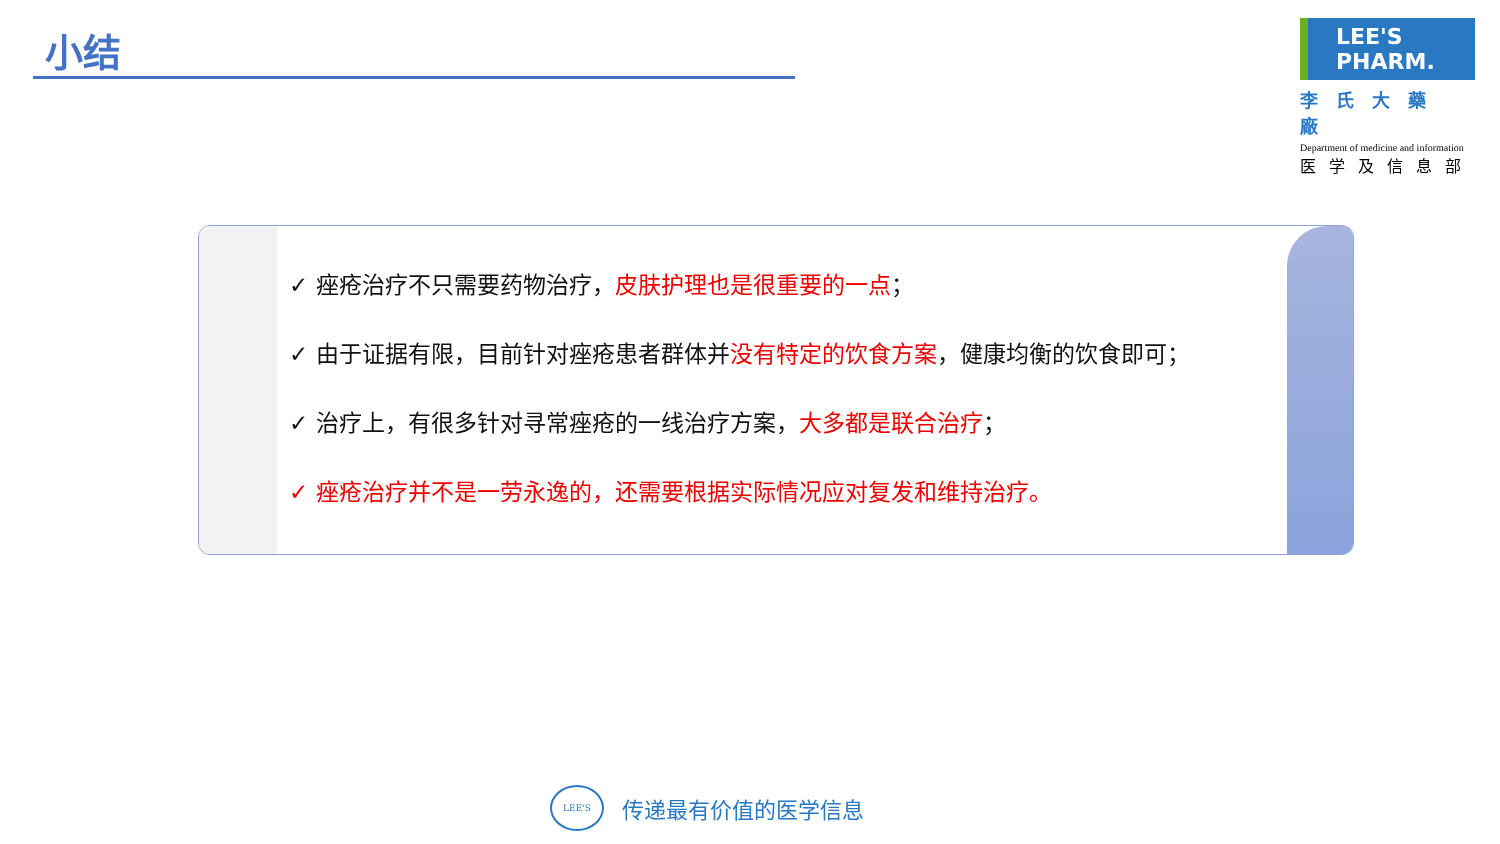小结
LEE'S PHARM.
李氏大藥廠
Department of medicine and information
医学及信息部
✓ 痤疮治疗不只需要药物治疗，皮肤护理也是很重要的一点；
✓ 由于证据有限，目前针对痤疮患者群体并没有特定的饮食方案，健康均衡的饮食即可；
✓ 治疗上，有很多针对寻常痤疮的一线治疗方案，大多都是联合治疗；
✓ 痤疮治疗并不是一劳永逸的，还需要根据实际情况应对复发和维持治疗。
LEE'S
传递最有价值的医学信息